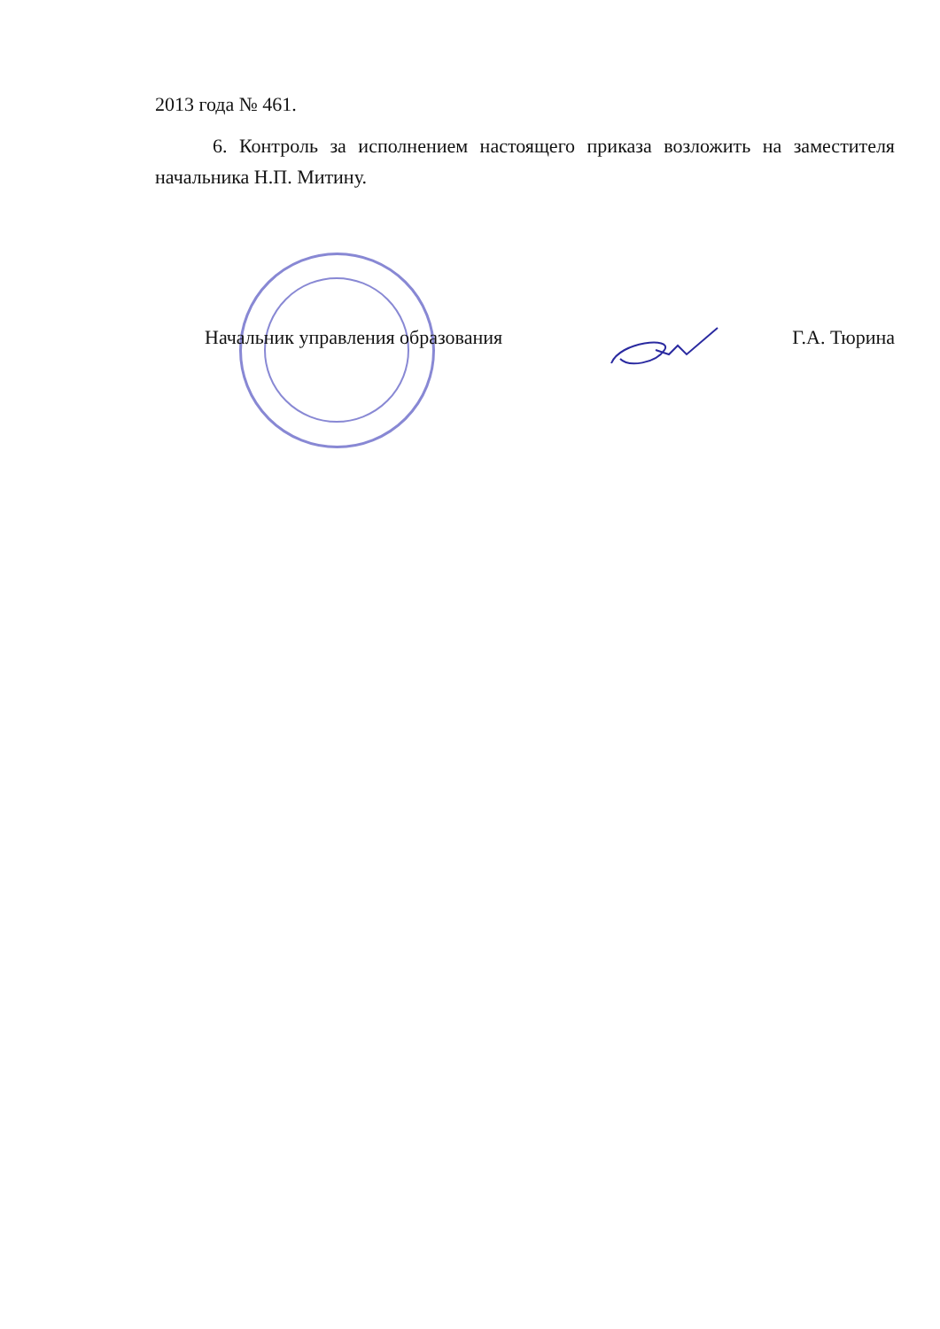2013 года № 461.
6. Контроль за исполнением настоящего приказа возложить на заместителя начальника Н.П. Митину.
Начальник управления образования Г.А. Тюрина